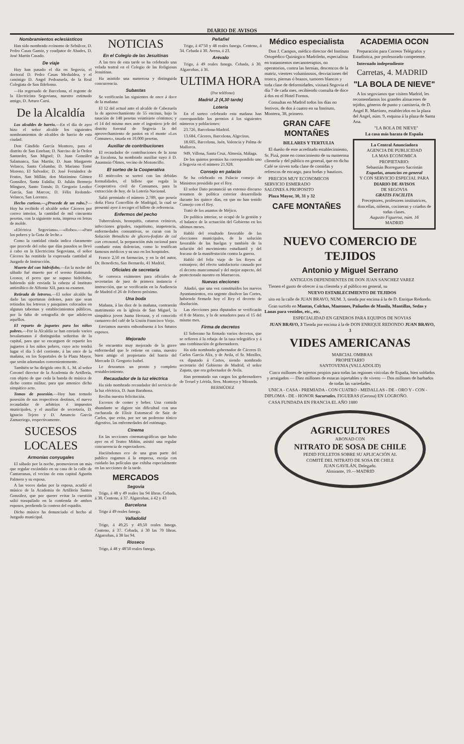DIARIO DE AVISOS
Nombramientos eclesiásticos
Han sido nombrado ecónomo de Sebúlcor, D. Pedro Casas Gamiz, y coadjutor de Abades, D. José Martín Casado.
De viaje
Hoy han pasado el día en Segovia, el doctoral D. Pedro Casas Medialdea, y el canónigo D. Angel Pedrazuela, de la Real Colegiata de San Ildefonso.
—Ha regresado de Barcelona, el regente de la Electricista Segoviana, nuestro estimado amigo, D. Arturo Carsi.
De la Alcaldía
Los alcaldes de barrio.—En el día de ayer hizo el señor alcalde los siguientes nombramientos de alcaldes de barrio de esta ciudad:
Don Cándido García Montoro, para el distrito de San Esteban; D. Narciso de la Orden Santarder, San Miguel; D. Juan González Salamanca, San Martín; D. Juan Margareto Velasco, Santa Columba; D. Mariano Tomé Moreno, El Salvador; D. José Fernández de Frutos, San Millán; don Maximino Gómez González, Santa Eulalia; D. Julián Bermejo Minguez, Santo Tomás; D. Gregorio Leoñor García, San Marcos; D. Félix Redondo-Velasco, San Lorenzo.
Hecho curioso.—¿Procede de un robo.?—Hoy ha recibido el alcalde señor Cáceres por correo interior, la cantidad de mil cincuenta pesetas, con la siguiente nota, impresa en letras de molde.
«Eléctrica Segoviana».—«Robo».—«Para los pobres y la Gota de leche.»
Como la cantidad citada indica claramente que procede del robo que días pasados se llevó á cabo en la Electricista Segoviana, el señor Cáceres ha remitido la expresada cantidad al Juzgado de Instrucción.
Muerte del can hidrófobo.—En la noche del sábado fué muerto por el sereno Raimundo Leonor, el perro que se supuso hidrófobo, habiendo side enviada la cabeza al Instituto antirrábico de Alfonso XII, para su examen.
Retirada de letreros.—El señor alcalde ha dado las oportunas órdenes, para que sean retirados los letreros y pasquines colocados en algunas tabernas y establecimientos públicos, por la falta de ortografía de que adolecen aquéllos.
El reparto de juguetes para los niños pobres.—Por la Alcaldía se han enviado varios besalamanos á distinguidas señoritas de la capital, para que se encarguen de repartir los juguetes á los niños pobres, cuyo acto tendrá lugar el día 5 del corriente, á las once de la mañana, en los Soportales de la Plaza Mayor, que serán adornados convenientemente.
También se ha dirigido otro B. L. M. al señor Coronel director de la Academia de Artillería, con objeto de que ceda la banda de música de dicho centro militar, para que amenice dicho simpático acto.
Tomas de posesión.—Hoy han tomado posesión de sus respectivos destinos, el nuevo recaudador de arbitrios é impuestos municipales, y el auxiliar de secretaría, D. Ignacio Tejero y D. Amancio García Zamarriego, respectivamente.
SUCESOS LOCALES
Armonías conyugales
El sábado por la noche, promovieron un más que regular escándalo en su casa de la calle de Cantarranas, el vecino de esta capital Agustín Palmero y su esposa.
A las voces dadas por la esposa, acudió el músico de la Academia de Artillería Santos González, que por querer evitar la cuestión salió trasquilado en la contienda de ambos esposos, perdiendo la contera del espadín.
Dicho músico ha denunciado el hecho al Juzgado municipal.
NOTICIAS
En el Colegio de las Jesuitinas
A las tres de esta tarde se ha celebrado una velada teatral en el Colegio de las Religiosas Jesuitinas.
Ha asistido una numerosa y distinguida concurrencia.
Subastas
Se verificarán las siguientes de once á doce de la mañana:
El 12 del actual ante el alcalde de Cabezuela la de aprovechamiento de 55 encinas, bajo la tasación de 148 pesetas veintisiete céntimos; y el 14 del mismo mes ante el ingeniero jefe del distrito forestal de Segovia la del aprovechamiento de pastos en el monte «Los Comunes», tasada en 10.000 pesetas.
Auxiliar de contribuciones
El recaudador de contribuciones de la zona de Escalona, ha nombrado auxiliar suyo á D. Anastasio Olmos, vecino de Mozoncillo.
El sorteo de la Cooperativa
El miércoles se sorteó con las debidas formalidades, el billete que regala la Cooperativa civil de Consumos, para la extracción de hoy, de la Lotería Nacional.
Salió premiado el número 2.789, que poseía doña Flora Concellón de Madrigal, la cual se presentó ayer á recoger el billete de referencia.
Enfermos del pecho
Tuberculosis, bronquitis, catarros crónicos, infecciones gripales, raquitismo, inapetencia, enfermedades consuntivas, se curan con la Solución Benedicto de glicero-fosfato de cal con creosotal, la preparación más racional para combatir estas dolencias, como lo testifican famosos médicos y su uso en los hospitales.
Frasco 2,50 en farmacias, y en la del autor, Dr. Benedicto, San Bernardo, 41 Madrid.
Oficiales de secretaria
Se convoca exámenes para oficiales de secretarías de juez de primera instancia é instrucción, que se verificarán en la Audiencia de Madrid el 26 de Febrero próximo.
Una boda
Mañana, á las diez de la mañana, contraerán matrimonio en la iglesia de San Miguel, la simpática joven Juana Herranz, y el conocido camarero del café de la Unión Francisco Viejo.
Enviamos nuestra enhorabuena á los futuros esposos.
Mejorado
Se encuentra muy mejorado de la grave enfermedad que le retiene en cama, nuestro buen amigo el propietario del barrio del Mercado D. Gregorio Isabel.
Le deseamos un pronto y completo restablecimiento.
Recaudador de la luz eléctrica
Ha sido nombrado recaudador del servicio de la luz eléctrica, D. Juan Barahona.
Reciba nuestra felicitación.
Excesos de comer y beber. Una comida abundante se digiere sin dificultad con una cucharada de Elixir Estomacal de Saiz de Carlos, que evita, por ser un poderoso tónico digestivo, las enfermedades del estómago.
Cinema
En las secciones cinematográficas que hubo ayer en el Teatro Miñón, asistió una regular concurrencia de espectadores.
Haciéndonos eco de una gran parte del publico rogamos á la empresa, escoja con cuidado las películas que exhiba especialmente en las secciones de la tarde.
MERCADOS
Segovia
Trigo, á 48 y 49 reales las 94 libras. Cebada, á 30. Centeno, á 37. Algarrobas, á 42 y 43
Barcelona
Trigo á 49 reales fanega.
Valladolid
Trigo, á 49,25 y 49,50 reales fanega. Centeno, á 37. Cebada, á 30 las 70 libras. Algarrobas, á 38 las 94.
Rioseco
Trigo, á 48 y 48'50 reales fanega.
Peñafiel
Trigo, á 47'50 y 48 reales fanega. Centeno, á 34. Cebada á 30. Avena, á 23.
Arévalo
Trigo, á 49 reales fanega. Cebada, á 30. Algarrobas, á 36.
ULTIMA HORA
(Por teléfono)
Madrid ,2 (4,30 tarde)
Lotería
En el sorteo celebrado esta mañana han correspondido los premios á los siguientes números y poblaciones:
23.726, Barcelona-Madrid.
13.684, Cáceres, Barcelona, Algeciras.
18.605, Barcelona, Jaén, Valencia y Palma de Mallorca.
949, Villena, Santa Cruz, Almesía, Málaga.
De los quintos premios ha correspondido uno á Segovia en el número 21.928.
Consejo en palacio
Se ha celebrado en Palacio consejo de Ministros presidido por el Rey.
El señor Dato pronunció un extenso discurso resumen de política exterior desarrollada durante los quince días, en que no han tenido Consejo con el Rey.
Trató de los asuntos de Méjico.
De política interior, se ocupó de la gestión y el balance de la actuación del Gobierno en los ultimos meses.
Habló del resultado favorable de las elecciones municipales, de la solución favorable de las huelgas y también de la solución del movimiento estudiantil y del fracaso de la manifestación contra la guerra.
Habló del feliz viaje de los Reyes al extranjero; del efecto satisfactorio causado por el decreto mancomunal y del mejor aspecto, del protectorado nuestro en Marruecos.
Nuevas eleciones
Añadió, que una vez constituídos los nuevos Ayuntamientos, era urgente disolver las Cortes, habiendo firmado hoy el Rey el decreto de disolución.
Las elecciones para diputados se verificarán el 8 de Marzo, y la de senadores para el 15 del mismo mes.
Firma de decretos
El Soberano ha firmado varios decretos, que se refieren á la rebaja de la tasa telegráfica y á una combinación de gobernadores.
Ha sido nombrado gobernador de Cáceres D. Carlos García Alix, y de Avila, el Sr. Miralles, ex diputado á Cortes, siendo nombrado secretario del Gobierno de Madrid, el señor Zapata, que era gobernador de Avila.
Han permutado sus cargos los gobernadores de Teruel y Lérida, Sres. Montoya y Miranda.
BERMÚDEZ
Médico especialista
Don J. Campos, médico director del Instituto Ortopédico Quirúrgico Madrileño, especialista en tratamientos mecanoterapios, no operatorios, contra las hernias, descencos de la matriz, vientres voluminosos, desviaciones del tronco, piernas ó brazos, tumores blancos y toda clase de deformidades, visitará Segovia el día 7 de cada mes, recibiendo consulta de doce á dos en el Hotel Fornos.
Consultas en Madrid todos los días no festivos, de dos á cuatro en su Instituto, Montera, 38, primero.
GRAN CAFE MONTAÑES
BILLARES Y TERTULIA
El dueño de este acreditado establecimiento, Sr. Pizá, pone en conocimiento de su numerosa clientela y del público en general, que en dicho Café se sirven toda clase de comidas y refrescos de encargo, para bodas y bautizos.
PRECIOS MUY ECONOMICOS
SERVICIO ESMERADO
SALONES A PROPOSITO
Plaza Mayor, 30, 31 y 32
CAFE MONTAÑES
ACADEMIA OCON
Preparación para Correos Telégrafos y Estadística, por profesorado competente.
Internado independiente
Carretas, 4. MADRID
"LA BOLA DE NIEVE"
A los segovianos que visiten Madrid, les recomendamos los grandes almacenes de tejidos, géneros de punto y camisería, de D. Angel R. Martínez, establecidos en la plaza del Angel, núm. 9, esquina á la plaza de Santa Ana.
"LA BOLA DE NIEVE"
La casa más barata de España
La Central Anunciadora
AGENCIA DE PUBLICIDAD
LA MAS ECONOMICA
PROPIETARIO:
Sebastián Borreguero Sacristán
Esquelas, anuncios en general
Y CON SERVICIO ESPECIAL PARA
DIARIO DE AVISOS
DE SEGOVIA
GRATIS FACILITA
Preceptores, profesores institutrices, doncellas, niñeras, cocineras y criados de todas clases.
Augusto Figueroa, núm. 16
MADRID
NUEVO COMERCIO DE TEJIDOS
Antonio y Miguel Serrano
ANTIGUOS DEPENDIENTES DE DON JUAN SANCHEZ VAREZ
Tienen el gusto de ofrecer á su clientela y al público en general, su
NUEVO ESTABLECIMIENTO DE TEJIDOS
sito en la calle de JUAN BRAVO, NUM. 3, tienda por encima á la de D. Enrique Redondo.
Gran surtido en Mantas, Colchas, Mantones, Pañuelos de Manila, Mantillas, Sedas y Lanas para vestidos, etc., etc.
ESPECIALIDAD EN GENEROS PARA EQUIPOS DE NOVIAS
JUAN BRAVO, 3 Tienda por encima á la de DON ENRIQUE REDONDO JUAN BRAVO, 3
VIDES AMERICANAS
MARCIAL OMBRAS
PROPIETARIO
SANTOVENIA (VALLADOLID)
Cinco millones de injertos propios para todas las regiones vitícolas de España, bien soldados y arraigados — Diez millones de estacas injertables y de vivero — Dos millones de barbados de todas las variedades.
UNICA - CASA - PREMIADA - CON CUATRO - MEDALLAS - DE - ORO Y - CON - DIPLOMA - DE - HONOR Sucursales. FIGUERAS (Gerona) EN LOGROÑO.
CASA FUNDADA EN FRANCIA EL AÑO 1880
AGRICULTORES
ABONAD CON
NITRATO DE SOSA DE CHILE
PEDID FOLLETOS SOBRE SU APLICACIÓN AL
COMITÉ DEL NITRATO DE SOSA DE CHILE
JUAN GAVILÁN, Delegado.
Almirante, 19.—MADRID